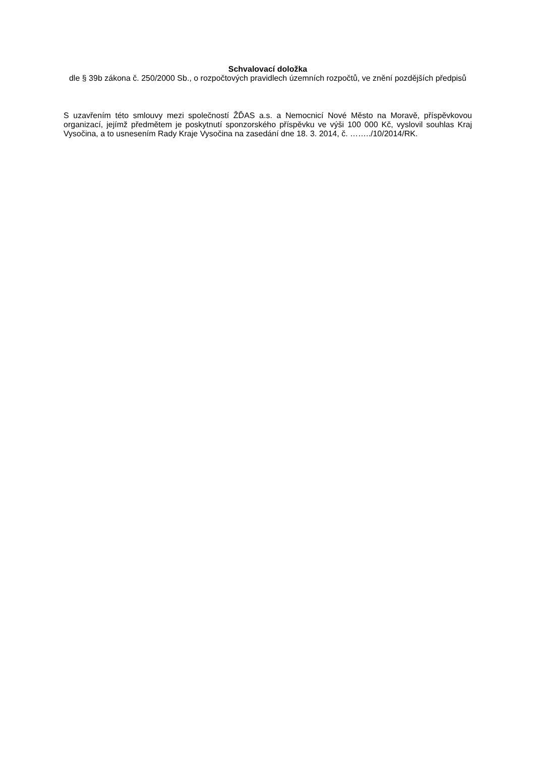Schvalovací doložka
dle § 39b zákona č. 250/2000 Sb., o rozpočtových pravidlech územních rozpočtů, ve znění pozdějších předpisů
S uzavřením této smlouvy mezi společností ŽĎAS a.s. a Nemocnicí Nové Město na Moravě, příspěvkovou organizací, jejímž předmětem je poskytnutí sponzorského příspěvku ve výši 100 000 Kč, vyslovil souhlas Kraj Vysočina, a to usnesením Rady Kraje Vysočina na zasedání dne 18. 3. 2014, č. ……../10/2014/RK.